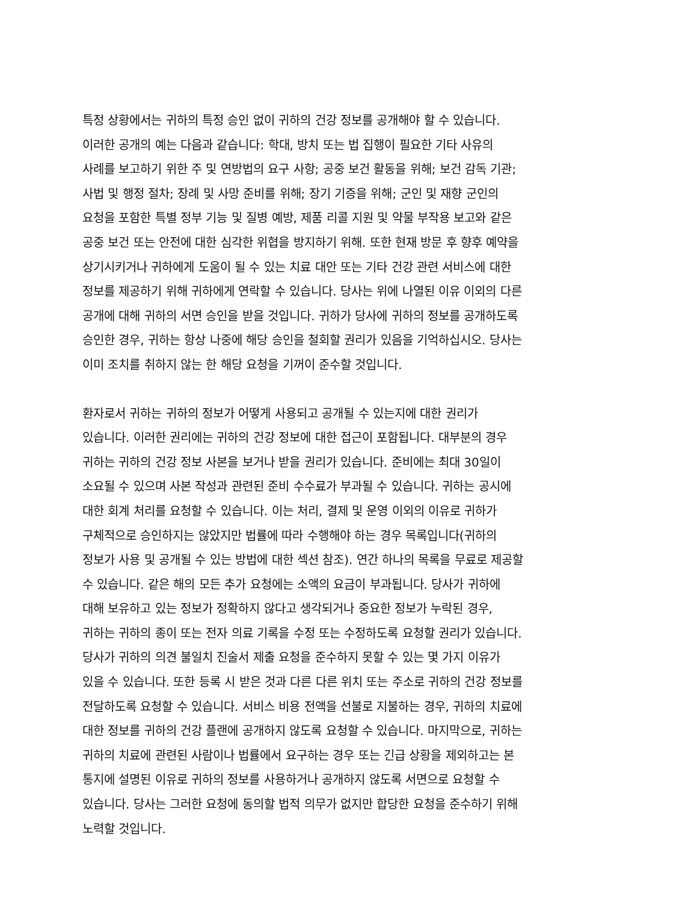특정 상황에서는 귀하의 특정 승인 없이 귀하의 건강 정보를 공개해야 할 수 있습니다.
이러한 공개의 예는 다음과 같습니다: 학대, 방치 또는 법 집행이 필요한 기타 사유의
사례를 보고하기 위한 주 및 연방법의 요구 사항; 공중 보건 활동을 위해; 보건 감독 기관;
사법 및 행정 절차; 장례 및 사망 준비를 위해; 장기 기증을 위해; 군인 및 재향 군인의
요청을 포함한 특별 정부 기능 및 질병 예방, 제품 리콜 지원 및 약물 부작용 보고와 같은
공중 보건 또는 안전에 대한 심각한 위협을 방지하기 위해. 또한 현재 방문 후 향후 예약을
상기시키거나 귀하에게 도움이 될 수 있는 치료 대안 또는 기타 건강 관련 서비스에 대한
정보를 제공하기 위해 귀하에게 연락할 수 있습니다. 당사는 위에 나열된 이유 이외의 다른
공개에 대해 귀하의 서면 승인을 받을 것입니다. 귀하가 당사에 귀하의 정보를 공개하도록
승인한 경우, 귀하는 항상 나중에 해당 승인을 철회할 권리가 있음을 기억하십시오. 당사는
이미 조치를 취하지 않는 한 해당 요청을 기꺼이 준수할 것입니다.
환자로서 귀하는 귀하의 정보가 어떻게 사용되고 공개될 수 있는지에 대한 권리가
있습니다. 이러한 권리에는 귀하의 건강 정보에 대한 접근이 포함됩니다. 대부분의 경우
귀하는 귀하의 건강 정보 사본을 보거나 받을 권리가 있습니다. 준비에는 최대 30일이
소요될 수 있으며 사본 작성과 관련된 준비 수수료가 부과될 수 있습니다. 귀하는 공시에
대한 회계 처리를 요청할 수 있습니다. 이는 처리, 결제 및 운영 이외의 이유로 귀하가
구체적으로 승인하지는 않았지만 법률에 따라 수행해야 하는 경우 목록입니다(귀하의
정보가 사용 및 공개될 수 있는 방법에 대한 섹션 참조). 연간 하나의 목록을 무료로 제공할
수 있습니다. 같은 해의 모든 추가 요청에는 소액의 요금이 부과됩니다. 당사가 귀하에
대해 보유하고 있는 정보가 정확하지 않다고 생각되거나 중요한 정보가 누락된 경우,
귀하는 귀하의 종이 또는 전자 의료 기록을 수정 또는 수정하도록 요청할 권리가 있습니다.
당사가 귀하의 의견 불일치 진술서 제출 요청을 준수하지 못할 수 있는 몇 가지 이유가
있을 수 있습니다. 또한 등록 시 받은 것과 다른 다른 위치 또는 주소로 귀하의 건강 정보를
전달하도록 요청할 수 있습니다. 서비스 비용 전액을 선불로 지불하는 경우, 귀하의 치료에
대한 정보를 귀하의 건강 플랜에 공개하지 않도록 요청할 수 있습니다. 마지막으로, 귀하는
귀하의 치료에 관련된 사람이나 법률에서 요구하는 경우 또는 긴급 상황을 제외하고는 본
통지에 설명된 이유로 귀하의 정보를 사용하거나 공개하지 않도록 서면으로 요청할 수
있습니다. 당사는 그러한 요청에 동의할 법적 의무가 없지만 합당한 요청을 준수하기 위해
노력할 것입니다.